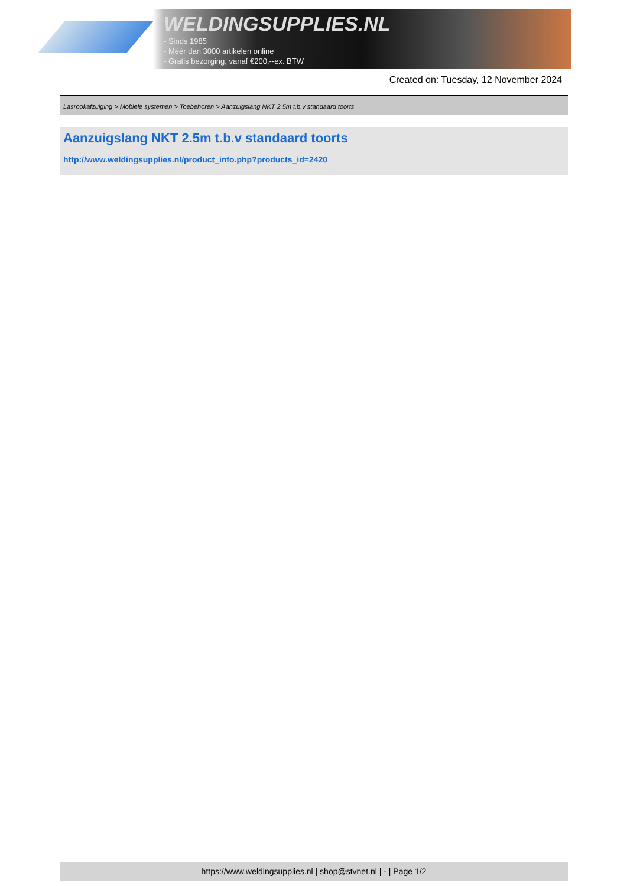WELDINGSUPPLIES.NL
- Sinds 1985
- Méér dan 3000 artikelen online
- Gratis bezorging, vanaf €200,--ex. BTW
Created on: Tuesday, 12 November 2024
Lasrookafzuiging > Mobiele systemen > Toebehoren > Aanzuigslang NKT 2.5m t.b.v standaard toorts
Aanzuigslang NKT 2.5m t.b.v standaard toorts
http://www.weldingsupplies.nl/product_info.php?products_id=2420
https://www.weldingsupplies.nl | shop@stvnet.nl | - | Page 1/2